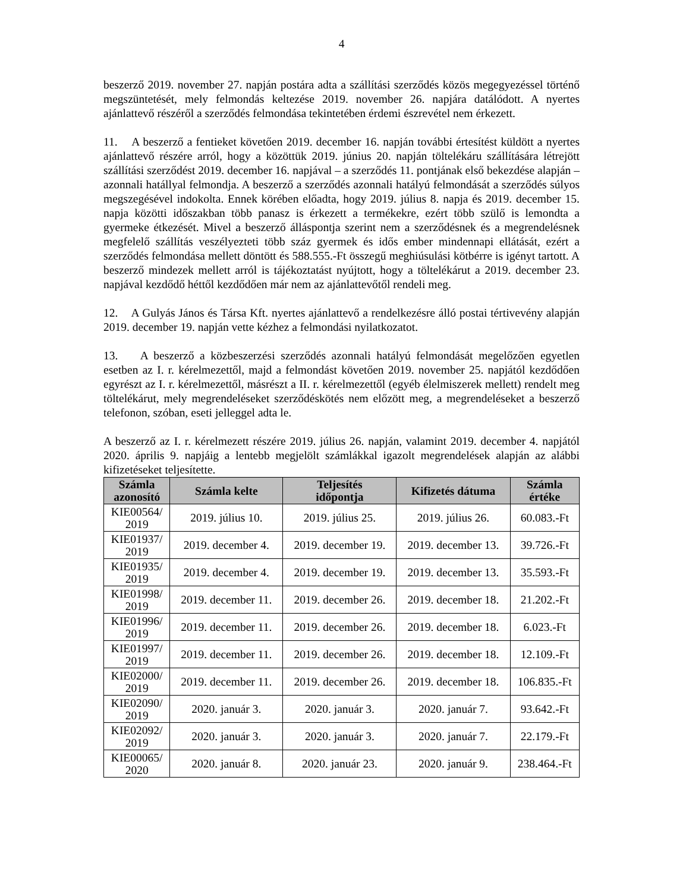4
beszerző 2019. november 27. napján postára adta a szállítási szerződés közös megegyezéssel történő megszüntetését, mely felmondás keltezése 2019. november 26. napjára datálódott. A nyertes ajánlattevő részéről a szerződés felmondása tekintetében érdemi észrevétel nem érkezett.
11. A beszerző a fentieket követően 2019. december 16. napján további értesítést küldött a nyertes ajánlattevő részére arról, hogy a közöttük 2019. június 20. napján töltelékáru szállítására létrejött szállítási szerződést 2019. december 16. napjával – a szerződés 11. pontjának első bekezdése alapján – azonnali hatállyal felmondja. A beszerző a szerződés azonnali hatályú felmondását a szerződés súlyos megszegésével indokolta. Ennek körében előadta, hogy 2019. július 8. napja és 2019. december 15. napja közötti időszakban több panasz is érkezett a termékekre, ezért több szülő is lemondta a gyermeke étkezését. Mivel a beszerző álláspontja szerint nem a szerződésnek és a megrendelésnek megfelelő szállítás veszélyezteti több száz gyermek és idős ember mindennapi ellátását, ezért a szerződés felmondása mellett döntött és 588.555.-Ft összegű meghiúsulási kötbérre is igényt tartott. A beszerző mindezek mellett arról is tájékoztatást nyújtott, hogy a töltelékárut a 2019. december 23. napjával kezdődő héttől kezdődően már nem az ajánlattevőtől rendeli meg.
12. A Gulyás János és Társa Kft. nyertes ajánlattevő a rendelkezésre álló postai tértivevény alapján 2019. december 19. napján vette kézhez a felmondási nyilatkozatot.
13. A beszerző a közbeszerzési szerződés azonnali hatályú felmondását megelőzően egyetlen esetben az I. r. kérelmezettől, majd a felmondást követően 2019. november 25. napjától kezdődően egyrészt az I. r. kérelmezettől, másrészt a II. r. kérelmezettől (egyéb élelmiszerek mellett) rendelt meg töltelékárut, mely megrendeléseket szerződéskötés nem előzött meg, a megrendeléseket a beszerző telefonon, szóban, eseti jelleggel adta le.
A beszerző az I. r. kérelmezett részére 2019. július 26. napján, valamint 2019. december 4. napjától 2020. április 9. napjáig a lentebb megjelölt számlákkal igazolt megrendelések alapján az alábbi kifizetéseket teljesítette.
| Számla azonosító | Számla kelte | Teljesítés időpontja | Kifizetés dátuma | Számla értéke |
| --- | --- | --- | --- | --- |
| KIE00564/ 2019 | 2019. július 10. | 2019. július 25. | 2019. július 26. | 60.083.-Ft |
| KIE01937/ 2019 | 2019. december 4. | 2019. december 19. | 2019. december 13. | 39.726.-Ft |
| KIE01935/ 2019 | 2019. december 4. | 2019. december 19. | 2019. december 13. | 35.593.-Ft |
| KIE01998/ 2019 | 2019. december 11. | 2019. december 26. | 2019. december 18. | 21.202.-Ft |
| KIE01996/ 2019 | 2019. december 11. | 2019. december 26. | 2019. december 18. | 6.023.-Ft |
| KIE01997/ 2019 | 2019. december 11. | 2019. december 26. | 2019. december 18. | 12.109.-Ft |
| KIE02000/ 2019 | 2019. december 11. | 2019. december 26. | 2019. december 18. | 106.835.-Ft |
| KIE02090/ 2019 | 2020. január 3. | 2020. január 3. | 2020. január 7. | 93.642.-Ft |
| KIE02092/ 2019 | 2020. január 3. | 2020. január 3. | 2020. január 7. | 22.179.-Ft |
| KIE00065/ 2020 | 2020. január 8. | 2020. január 23. | 2020. január 9. | 238.464.-Ft |